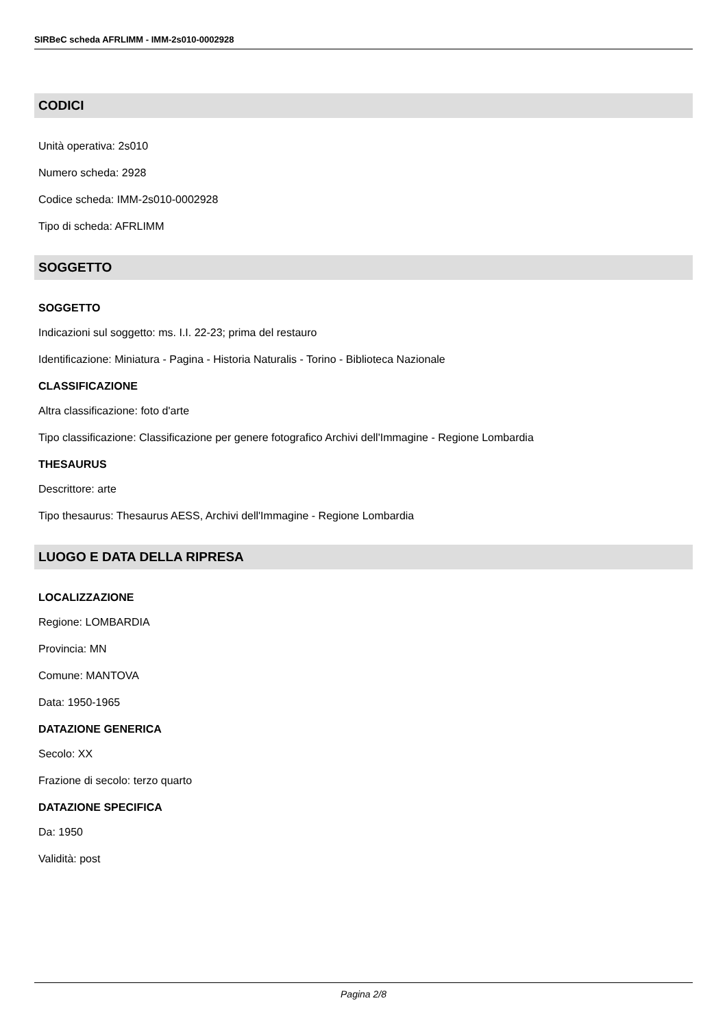SIRBeC scheda AFRLIMM - IMM-2s010-0002928
CODICI
Unità operativa: 2s010
Numero scheda: 2928
Codice scheda: IMM-2s010-0002928
Tipo di scheda: AFRLIMM
SOGGETTO
SOGGETTO
Indicazioni sul soggetto: ms. I.I. 22-23; prima del restauro
Identificazione: Miniatura - Pagina - Historia Naturalis - Torino - Biblioteca Nazionale
CLASSIFICAZIONE
Altra classificazione: foto d'arte
Tipo classificazione: Classificazione per genere fotografico Archivi dell'Immagine - Regione Lombardia
THESAURUS
Descrittore: arte
Tipo thesaurus: Thesaurus AESS, Archivi dell'Immagine - Regione Lombardia
LUOGO E DATA DELLA RIPRESA
LOCALIZZAZIONE
Regione: LOMBARDIA
Provincia: MN
Comune: MANTOVA
Data: 1950-1965
DATAZIONE GENERICA
Secolo: XX
Frazione di secolo: terzo quarto
DATAZIONE SPECIFICA
Da: 1950
Validità: post
Pagina 2/8